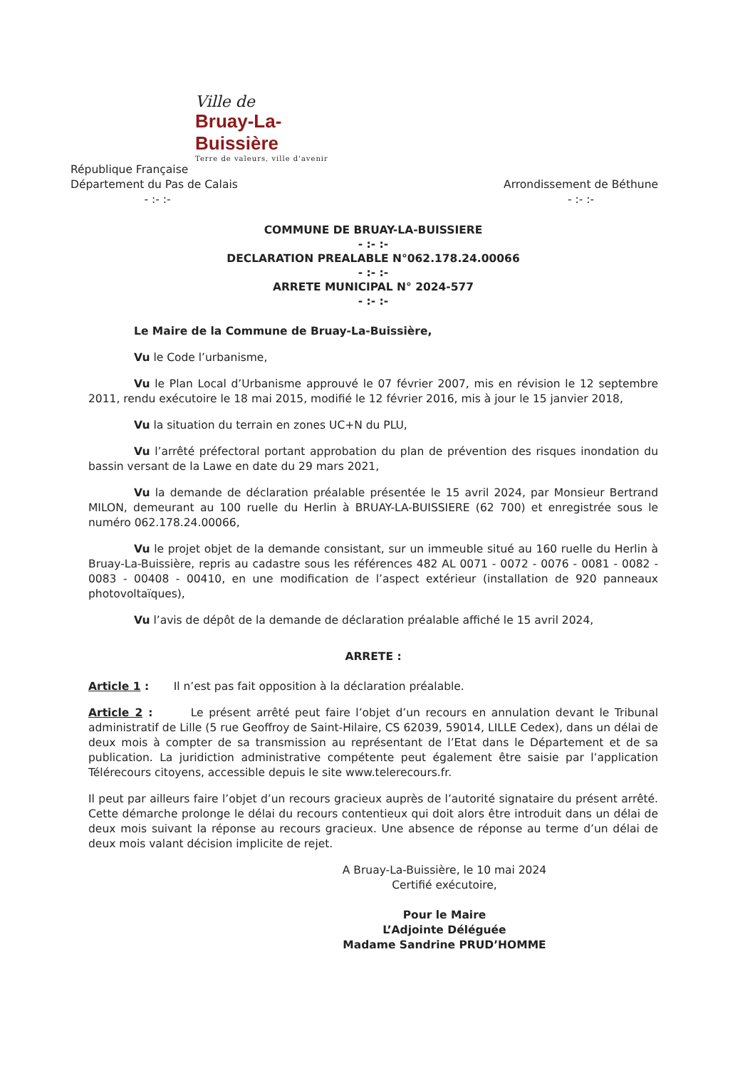Ville de
Bruay-La-Buissière
Terre de valeurs, ville d'avenir
République Française
Département du Pas de Calais
- :- :-
Arrondissement de Béthune
- :- :-
COMMUNE DE BRUAY-LA-BUISSIERE
- :- :-
DECLARATION PREALABLE N°062.178.24.00066
- :- :-
ARRETE MUNICIPAL N° 2024-577
- :- :-
Le Maire de la Commune de Bruay-La-Buissière,
Vu le Code l’urbanisme,
Vu le Plan Local d’Urbanisme approuvé le 07 février 2007, mis en révision le 12 septembre 2011, rendu exécutoire le 18 mai 2015, modifié le 12 février 2016, mis à jour le 15 janvier 2018,
Vu la situation du terrain en zones UC+N du PLU,
Vu l’arrêté préfectoral portant approbation du plan de prévention des risques inondation du bassin versant de la Lawe en date du 29 mars 2021,
Vu la demande de déclaration préalable présentée le 15 avril 2024, par Monsieur Bertrand MILON, demeurant au 100 ruelle du Herlin à BRUAY-LA-BUISSIERE (62 700) et enregistrée sous le numéro 062.178.24.00066,
Vu le projet objet de la demande consistant, sur un immeuble situé au 160 ruelle du Herlin à Bruay-La-Buissière, repris au cadastre sous les références 482 AL 0071 - 0072 - 0076 - 0081 - 0082 - 0083 - 00408 - 00410, en une modification de l’aspect extérieur (installation de 920 panneaux photovoltaïques),
Vu l’avis de dépôt de la demande de déclaration préalable affiché le 15 avril 2024,
ARRETE :
Article 1 : Il n’est pas fait opposition à la déclaration préalable.
Article 2 : Le présent arrêté peut faire l’objet d’un recours en annulation devant le Tribunal administratif de Lille (5 rue Geoffroy de Saint-Hilaire, CS 62039, 59014, LILLE Cedex), dans un délai de deux mois à compter de sa transmission au représentant de l’Etat dans le Département et de sa publication. La juridiction administrative compétente peut également être saisie par l’application Télérecours citoyens, accessible depuis le site www.telerecours.fr.
Il peut par ailleurs faire l’objet d’un recours gracieux auprès de l’autorité signataire du présent arrêté. Cette démarche prolonge le délai du recours contentieux qui doit alors être introduit dans un délai de deux mois suivant la réponse au recours gracieux. Une absence de réponse au terme d’un délai de deux mois valant décision implicite de rejet.
A Bruay-La-Buissière, le 10 mai 2024
Certifié exécutoire,
Pour le Maire
L’Adjointe Déléguée
Madame Sandrine PRUD’HOMME